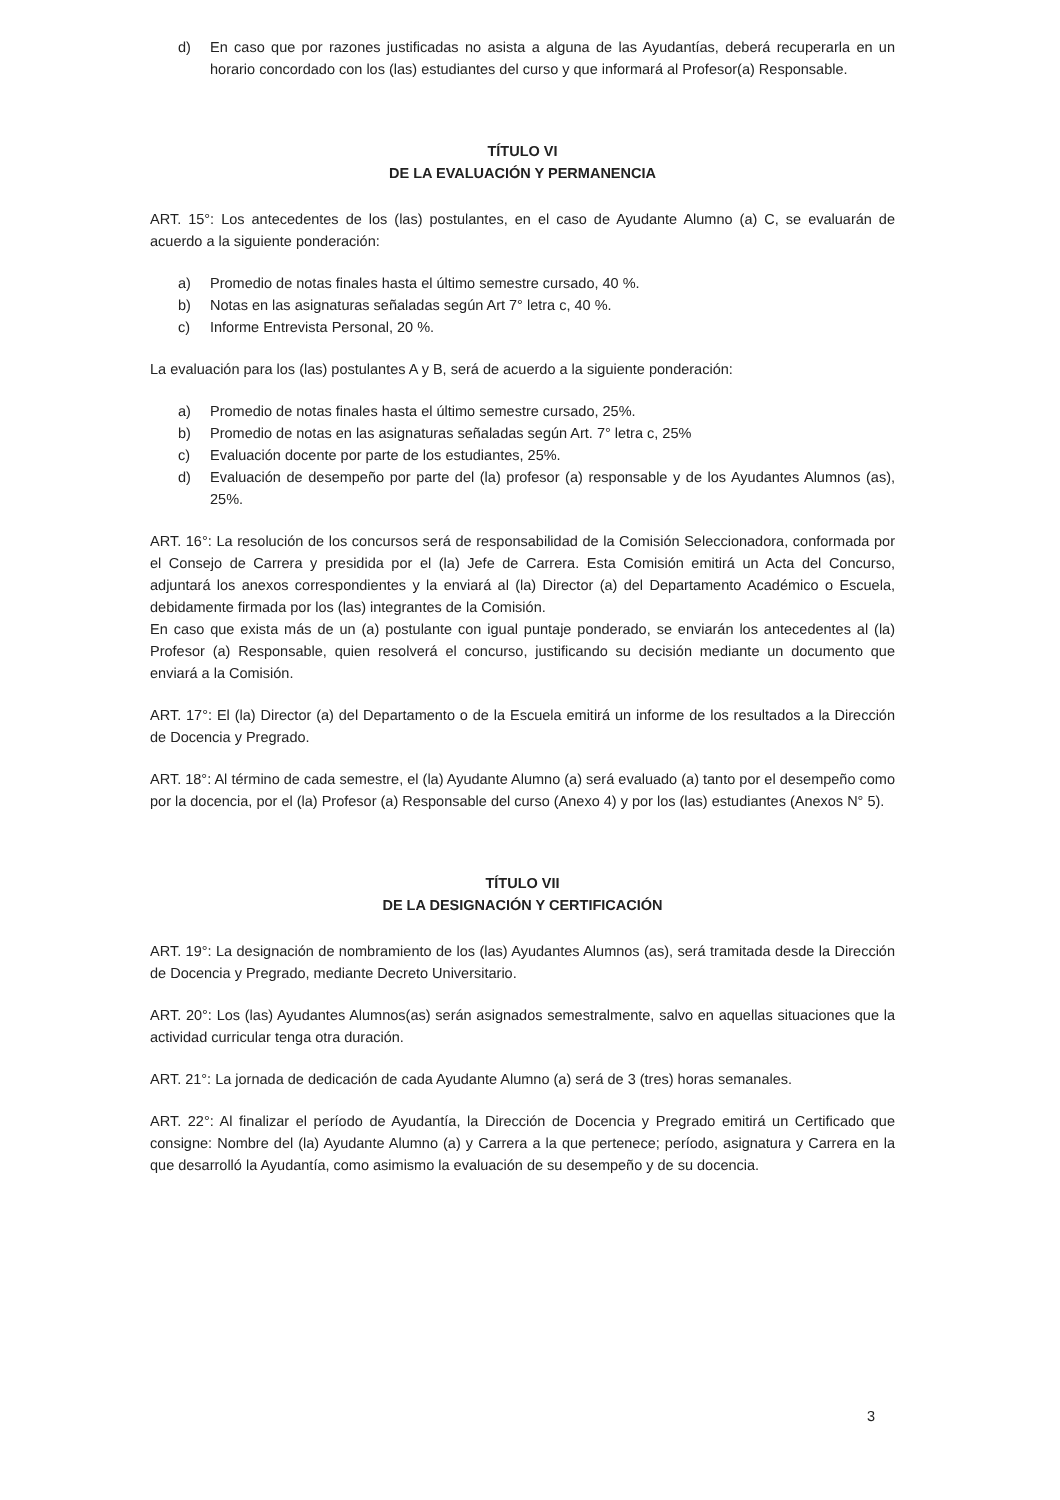d) En caso que por razones justificadas no asista a alguna de las Ayudantías, deberá recuperarla en un horario concordado con los (las) estudiantes del curso y que informará al Profesor(a) Responsable.
TÍTULO VI
DE LA EVALUACIÓN Y PERMANENCIA
ART. 15°: Los antecedentes de los (las) postulantes, en el caso de Ayudante Alumno (a) C, se evaluarán de acuerdo a la siguiente ponderación:
a) Promedio de notas finales hasta el último semestre cursado, 40 %.
b) Notas en las asignaturas señaladas según Art 7° letra c, 40 %.
c) Informe Entrevista Personal, 20 %.
La evaluación para los (las) postulantes A y B, será de acuerdo a la siguiente ponderación:
a) Promedio de notas finales hasta el último semestre cursado, 25%.
b) Promedio de notas en las asignaturas señaladas según Art. 7° letra c, 25%
c) Evaluación docente por parte de los estudiantes, 25%.
d) Evaluación de desempeño por parte del (la) profesor (a) responsable y de los Ayudantes Alumnos (as), 25%.
ART. 16°: La resolución de los concursos será de responsabilidad de la Comisión Seleccionadora, conformada por el Consejo de Carrera y presidida por el (la) Jefe de Carrera. Esta Comisión emitirá un Acta del Concurso, adjuntará los anexos correspondientes y la enviará al (la) Director (a) del Departamento Académico o Escuela, debidamente firmada por los (las) integrantes de la Comisión.
En caso que exista más de un (a) postulante con igual puntaje ponderado, se enviarán los antecedentes al (la) Profesor (a) Responsable, quien resolverá el concurso, justificando su decisión mediante un documento que enviará a la Comisión.
ART. 17°: El (la) Director (a) del Departamento o de la Escuela emitirá un informe de los resultados a la Dirección de Docencia y Pregrado.
ART. 18°: Al término de cada semestre, el (la) Ayudante Alumno (a) será evaluado (a) tanto por el desempeño como por la docencia, por el (la) Profesor (a) Responsable del curso (Anexo 4) y por los (las) estudiantes (Anexos N° 5).
TÍTULO VII
DE LA DESIGNACIÓN Y CERTIFICACIÓN
ART. 19°: La designación de nombramiento de los (las) Ayudantes Alumnos (as), será tramitada desde la Dirección de Docencia y Pregrado, mediante Decreto Universitario.
ART. 20°: Los (las) Ayudantes Alumnos(as) serán asignados semestralmente, salvo en aquellas situaciones que la actividad curricular tenga otra duración.
ART. 21°: La jornada de dedicación de cada Ayudante Alumno (a) será de 3 (tres) horas semanales.
ART. 22°: Al finalizar el período de Ayudantía, la Dirección de Docencia y Pregrado emitirá un Certificado que consigne: Nombre del (la) Ayudante Alumno (a) y Carrera a la que pertenece; período, asignatura y Carrera en la que desarrolló la Ayudantía, como asimismo la evaluación de su desempeño y de su docencia.
3